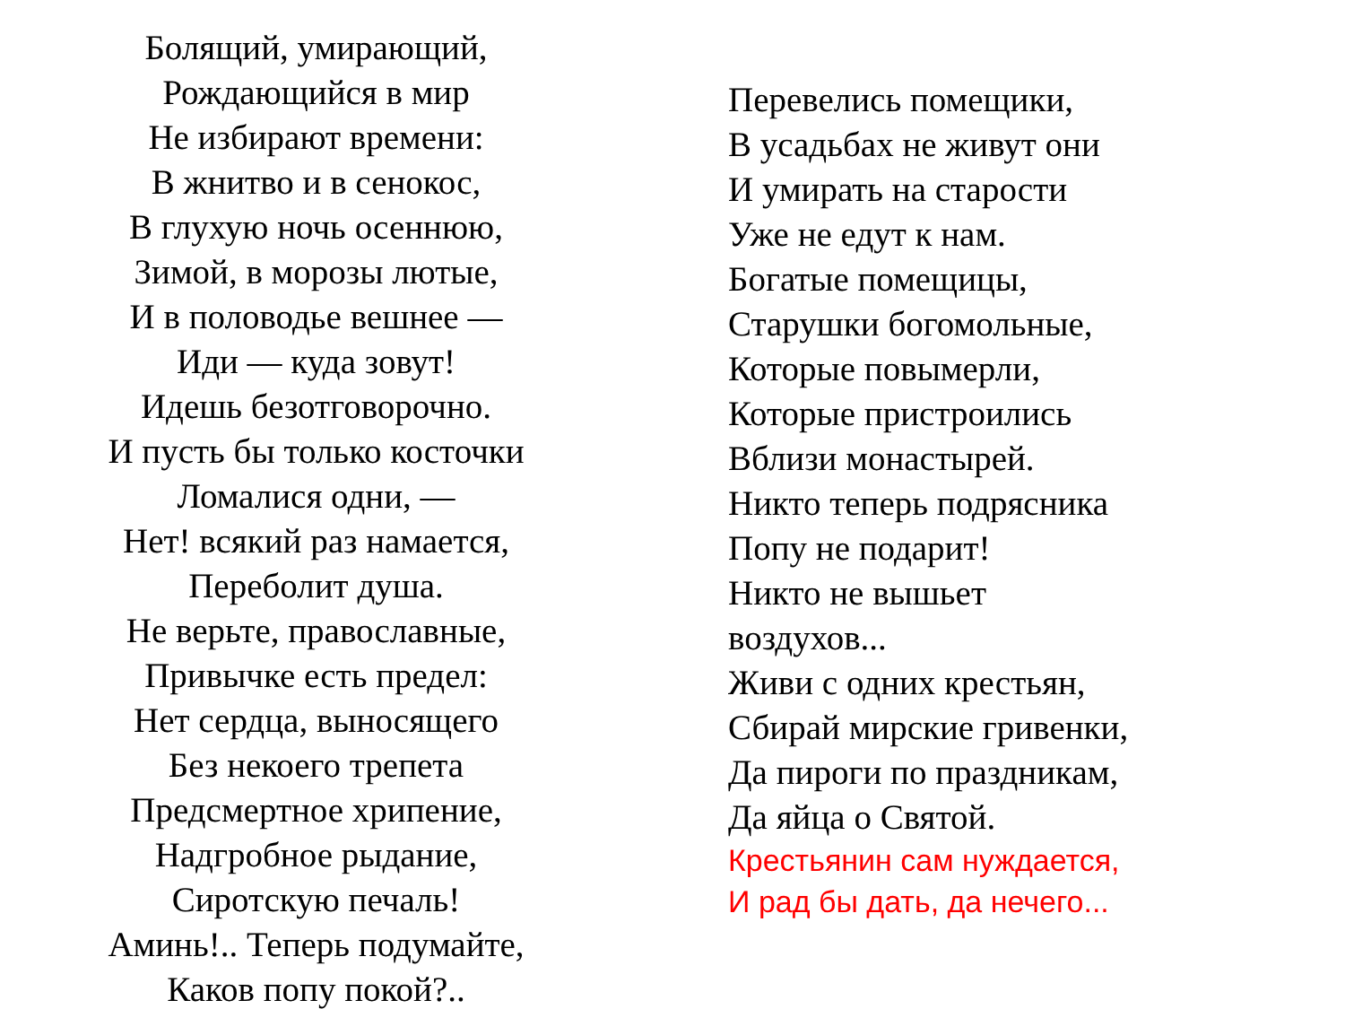Болящий, умирающий,
Рождающийся в мир
Не избирают времени:
В жнитво и в сенокос,
В глухую ночь осеннюю,
Зимой, в морозы лютые,
И в половодье вешнее —
Иди — куда зовут!
Идешь безотговорочно.
И пусть бы только косточки
Ломалися одни, —
Нет! всякий раз намается,
Переболит душа.
Не верьте, православные,
Привычке есть предел:
Нет сердца, выносящего
Без некоего трепета
Предсмертное хрипение,
Надгробное рыдание,
Сиротскую печаль!
Аминь!.. Теперь подумайте,
Каков попу покой?..
Перевелись помещики,
В усадьбах не живут они
И умирать на старости
Уже не едут к нам.
Богатые помещицы,
Старушки богомольные,
Которые повымерли,
Которые пристроились
Вблизи монастырей.
Никто теперь подрясника
Попу не подарит!
Никто не вышьет
воздухов...
Живи с одних крестьян,
Сбирай мирские гривенки,
Да пироги по праздникам,
Да яйца о Святой.
Крестьянин сам нуждается,
И рад бы дать, да нечего...